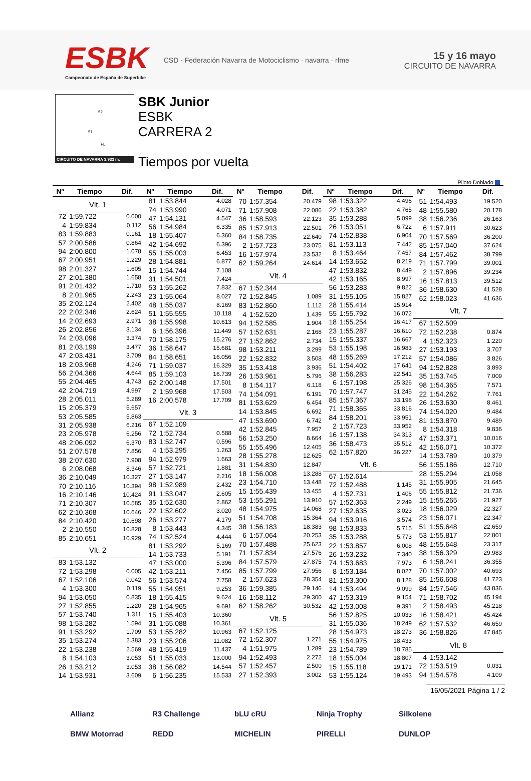ESBK
Campeonato de España de Superbike
CSD · Federación Navarra de Motociclismo · navarra · rfme
15 y 16 mayo
CIRCUITO DE NAVARRA
52
51
FL
CIRCUITO DE NAVARRA 3.933 m.
SBK Junior
ESBK
CARRERA 2
Tiempos por vuelta
Piloto Doblado
| Nº | Tiempo | Dif. |
| --- | --- | --- |
| Vlt. 1 | | |
| 72 | 1:59.722 | 0.000 |
| 4 | 1:59.834 | 0.112 |
| 83 | 1:59.883 | 0.161 |
| 57 | 2:00.586 | 0.864 |
| 94 | 2:00.800 | 1.078 |
| 67 | 2:00.951 | 1.229 |
| 98 | 2:01.327 | 1.605 |
| 27 | 2:01.380 | 1.658 |
| 91 | 2:01.432 | 1.710 |
| 8 | 2:01.965 | 2.243 |
| 35 | 2:02.124 | 2.402 |
| 22 | 2:02.346 | 2.624 |
| 14 | 2:02.693 | 2.971 |
| 26 | 2:02.856 | 3.134 |
| 74 | 2:03.096 | 3.374 |
| 81 | 2:03.199 | 3.477 |
| 47 | 2:03.431 | 3.709 |
| 18 | 2:03.968 | 4.246 |
| 56 | 2:04.366 | 4.644 |
| 55 | 2:04.465 | 4.743 |
| 42 | 2:04.719 | 4.997 |
| 28 | 2:05.011 | 5.289 |
| 15 | 2:05.379 | 5.657 |
| 53 | 2:05.585 | 5.863 |
| 31 | 2:05.938 | 6.216 |
| 23 | 2:05.978 | 6.256 |
| 48 | 2:06.092 | 6.370 |
| 51 | 2:07.578 | 7.856 |
| 38 | 2:07.630 | 7.908 |
| 6 | 2:08.068 | 8.346 |
| 36 | 2:10.049 | 10.327 |
| 70 | 2:10.116 | 10.394 |
| 16 | 2:10.146 | 10.424 |
| 71 | 2:10.307 | 10.585 |
| 62 | 2:10.368 | 10.646 |
| 84 | 2:10.420 | 10.698 |
| 2 | 2:10.550 | 10.828 |
| 85 | 2:10.651 | 10.929 |
| Vlt. 2 | | |
| 83 | 1:53.132 | |
| 72 | 1:53.298 | 0.005 |
| 67 | 1:52.106 | 0.042 |
| 4 | 1:53.300 | 0.119 |
| 94 | 1:53.050 | 0.835 |
| 27 | 1:52.855 | 1.220 |
| 57 | 1:53.740 | 1.311 |
| 98 | 1:53.282 | 1.594 |
| 91 | 1:53.292 | 1.709 |
| 35 | 1:53.274 | 2.383 |
| 22 | 1:53.238 | 2.569 |
| 8 | 1:54.103 | 3.053 |
| 26 | 1:53.212 | 3.053 |
| 14 | 1:53.931 | 3.609 |
| Nº | Tiempo | Dif. |
| --- | --- | --- |
| 81 | 1:53.844 | 4.028 |
| 74 | 1:53.990 | 4.071 |
| 47 | 1:54.131 | 4.547 |
| 56 | 1:54.984 | 6.335 |
| 18 | 1:55.407 | 6.360 |
| 42 | 1:54.692 | 6.396 |
| 55 | 1:55.003 | 6.453 |
| 28 | 1:54.881 | 6.877 |
| 15 | 1:54.744 | 7.108 |
| 31 | 1:54.501 | 7.424 |
| 53 | 1:55.262 | 7.832 |
| 23 | 1:55.064 | 8.027 |
| 48 | 1:55.037 | 8.169 |
| 51 | 1:55.555 | 10.118 |
| 38 | 1:55.998 | 10.613 |
| 6 | 1:56.396 | 11.449 |
| 70 | 1:58.175 | 15.276 |
| 36 | 1:58.647 | 15.681 |
| 84 | 1:58.651 | 16.056 |
| 71 | 1:59.037 | 16.329 |
| 85 | 1:59.103 | 16.739 |
| 62 | 2:00.148 | 17.501 |
| 2 | 1:59.968 | 17.503 |
| 16 | 2:00.578 | 17.709 |
| Vlt. 3 | | |
| 67 | 1:52.109 | |
| 72 | 1:52.734 | 0.588 |
| 83 | 1:52.747 | 0.596 |
| 4 | 1:53.295 | 1.263 |
| 94 | 1:52.979 | 1.663 |
| 57 | 1:52.721 | 1.881 |
| 27 | 1:53.147 | 2.216 |
| 98 | 1:52.989 | 2.432 |
| 91 | 1:53.047 | 2.605 |
| 35 | 1:52.630 | 2.862 |
| 22 | 1:52.602 | 3.020 |
| 26 | 1:53.277 | 4.179 |
| 8 | 1:53.443 | 4.345 |
| 74 | 1:52.524 | 4.444 |
| 81 | 1:53.292 | 5.169 |
| 14 | 1:53.733 | 5.191 |
| 47 | 1:53.000 | 5.396 |
| 42 | 1:53.211 | 7.456 |
| 56 | 1:53.574 | 7.758 |
| 55 | 1:54.951 | 9.253 |
| 18 | 1:55.415 | 9.624 |
| 28 | 1:54.965 | 9.691 |
| 15 | 1:55.403 | 10.360 |
| 31 | 1:55.088 | 10.361 |
| 53 | 1:55.282 | 10.963 |
| 23 | 1:55.206 | 11.082 |
| 48 | 1:55.419 | 11.437 |
| 51 | 1:55.033 | 13.000 |
| 38 | 1:56.082 | 14.544 |
| 6 | 1:56.235 | 15.533 |
| Nº | Tiempo | Dif. |
| --- | --- | --- |
| 70 | 1:57.354 | 20.479 |
| 71 | 1:57.908 | 22.086 |
| 36 | 1:58.593 | 22.123 |
| 85 | 1:57.913 | 22.501 |
| 84 | 1:58.735 | 22.640 |
| 2 | 1:57.723 | 23.075 |
| 16 | 1:57.974 | 23.532 |
| 62 | 1:59.264 | 24.614 |
| Vlt. 4 | | |
| 67 | 1:52.344 | |
| 72 | 1:52.845 | 1.089 |
| 83 | 1:52.860 | 1.112 |
| 4 | 1:52.520 | 1.439 |
| 94 | 1:52.585 | 1.904 |
| 57 | 1:52.631 | 2.168 |
| 27 | 1:52.862 | 2.734 |
| 98 | 1:53.211 | 3.299 |
| 22 | 1:52.832 | 3.508 |
| 35 | 1:53.418 | 3.936 |
| 26 | 1:53.961 | 5.796 |
| 8 | 1:54.117 | 6.118 |
| 74 | 1:54.091 | 6.191 |
| 81 | 1:53.629 | 6.454 |
| 14 | 1:53.845 | 6.692 |
| 47 | 1:53.690 | 6.742 |
| 42 | 1:52.845 | 7.957 |
| 56 | 1:53.250 | 8.664 |
| 55 | 1:55.496 | 12.405 |
| 28 | 1:55.278 | 12.625 |
| 31 | 1:54.830 | 12.847 |
| 18 | 1:56.008 | 13.288 |
| 23 | 1:54.710 | 13.448 |
| 15 | 1:55.439 | 13.455 |
| 53 | 1:55.291 | 13.910 |
| 48 | 1:54.975 | 14.068 |
| 51 | 1:54.708 | 15.364 |
| 38 | 1:56.183 | 18.383 |
| 6 | 1:57.064 | 20.253 |
| 70 | 1:57.488 | 25.623 |
| 71 | 1:57.834 | 27.576 |
| 84 | 1:57.579 | 27.875 |
| 85 | 1:57.799 | 27.956 |
| 2 | 1:57.623 | 28.354 |
| 36 | 1:59.385 | 29.146 |
| 16 | 1:58.112 | 29.300 |
| 62 | 1:58.262 | 30.532 |
| Vlt. 5 | | |
| 67 | 1:52.125 | |
| 72 | 1:52.307 | 1.271 |
| 4 | 1:51.975 | 1.289 |
| 94 | 1:52.493 | 2.272 |
| 57 | 1:52.457 | 2.500 |
| 27 | 1:52.393 | 3.002 |
| Nº | Tiempo | Dif. |
| --- | --- | --- |
| 98 | 1:53.322 | 4.496 |
| 22 | 1:53.382 | 4.765 |
| 35 | 1:53.288 | 5.099 |
| 26 | 1:53.051 | 6.722 |
| 74 | 1:52.838 | 6.904 |
| 81 | 1:53.113 | 7.442 |
| 8 | 1:53.464 | 7.457 |
| 14 | 1:53.652 | 8.219 |
| 47 | 1:53.832 | 8.449 |
| 42 | 1:53.165 | 8.997 |
| 56 | 1:53.283 | 9.822 |
| 31 | 1:55.105 | 15.827 |
| 28 | 1:55.414 | 15.914 |
| 55 | 1:55.792 | 16.072 |
| 18 | 1:55.254 | 16.417 |
| 23 | 1:55.287 | 16.610 |
| 15 | 1:55.337 | 16.667 |
| 53 | 1:55.198 | 16.983 |
| 48 | 1:55.269 | 17.212 |
| 51 | 1:54.402 | 17.641 |
| 38 | 1:56.283 | 22.541 |
| 6 | 1:57.198 | 25.326 |
| 70 | 1:57.747 | 31.245 |
| 85 | 1:57.367 | 33.198 |
| 71 | 1:58.365 | 33.816 |
| 84 | 1:58.201 | 33.951 |
| 2 | 1:57.723 | 33.952 |
| 16 | 1:57.138 | 34.313 |
| 36 | 1:58.473 | 35.512 |
| 62 | 1:57.820 | 36.227 |
| Vlt. 6 | | |
| 67 | 1:52.614 | |
| 72 | 1:52.488 | 1.145 |
| 4 | 1:52.731 | 1.406 |
| 57 | 1:52.363 | 2.249 |
| 27 | 1:52.635 | 3.023 |
| 94 | 1:53.916 | 3.574 |
| 98 | 1:53.833 | 5.715 |
| 35 | 1:53.288 | 5.773 |
| 22 | 1:53.857 | 6.008 |
| 26 | 1:53.232 | 7.340 |
| 74 | 1:53.683 | 7.973 |
| 8 | 1:53.184 | 8.027 |
| 81 | 1:53.300 | 8.128 |
| 14 | 1:53.494 | 9.099 |
| 47 | 1:53.319 | 9.154 |
| 42 | 1:53.008 | 9.391 |
| 56 | 1:52.825 | 10.033 |
| 31 | 1:55.036 | 18.249 |
| 28 | 1:54.973 | 18.273 |
| 55 | 1:54.975 | 18.433 |
| 23 | 1:54.789 | 18.785 |
| 18 | 1:55.004 | 18.807 |
| 15 | 1:55.118 | 19.171 |
| 53 | 1:55.124 | 19.493 |
| Nº | Tiempo | Dif. |
| --- | --- | --- |
| 51 | 1:54.493 | 19.520 |
| 48 | 1:55.580 | 20.178 |
| 38 | 1:56.236 | 26.163 |
| 6 | 1:57.911 | 30.623 |
| 70 | 1:57.569 | 36.200 |
| 85 | 1:57.040 | 37.624 |
| 84 | 1:57.462 | 38.799 |
| 71 | 1:57.799 | 39.001 |
| 2 | 1:57.896 | 39.234 |
| 16 | 1:57.813 | 39.512 |
| 36 | 1:58.630 | 41.528 |
| 62 | 1:58.023 | 41.636 |
| Vlt. 7 | | |
| 67 | 1:52.509 | |
| 72 | 1:52.238 | 0.874 |
| 4 | 1:52.323 | 1.220 |
| 27 | 1:53.193 | 3.707 |
| 57 | 1:54.086 | 3.826 |
| 94 | 1:52.828 | 3.893 |
| 35 | 1:53.745 | 7.009 |
| 98 | 1:54.365 | 7.571 |
| 22 | 1:54.262 | 7.761 |
| 26 | 1:53.630 | 8.461 |
| 74 | 1:54.020 | 9.484 |
| 81 | 1:53.870 | 9.489 |
| 8 | 1:54.318 | 9.836 |
| 47 | 1:53.371 | 10.016 |
| 42 | 1:56.071 | 10.372 |
| 14 | 1:53.789 | 10.379 |
| 56 | 1:55.186 | 12.710 |
| 28 | 1:55.294 | 21.058 |
| 31 | 1:55.905 | 21.645 |
| 55 | 1:55.812 | 21.736 |
| 15 | 1:55.265 | 21.927 |
| 18 | 1:56.029 | 22.327 |
| 23 | 1:56.071 | 22.347 |
| 51 | 1:55.648 | 22.659 |
| 53 | 1:55.817 | 22.801 |
| 48 | 1:55.648 | 23.317 |
| 38 | 1:56.329 | 29.983 |
| 6 | 1:58.241 | 36.355 |
| 70 | 1:57.002 | 40.693 |
| 85 | 1:56.608 | 41.723 |
| 84 | 1:57.546 | 43.836 |
| 71 | 1:58.702 | 45.194 |
| 2 | 1:58.493 | 45.218 |
| 16 | 1:58.421 | 45.424 |
| 62 | 1:57.532 | 46.659 |
| 36 | 1:58.826 | 47.845 |
| Vlt. 8 | | |
| 4 | 1:53.142 | |
| 72 | 1:53.519 | 0.031 |
| 94 | 1:54.578 | 4.109 |
16/05/2021 Página 1 / 2
Allianz R3 Challenge bLU cRU Ninja Trophy Silkolene BMW Motorrad REDD MICHELIN PIRELLI DUNLOP